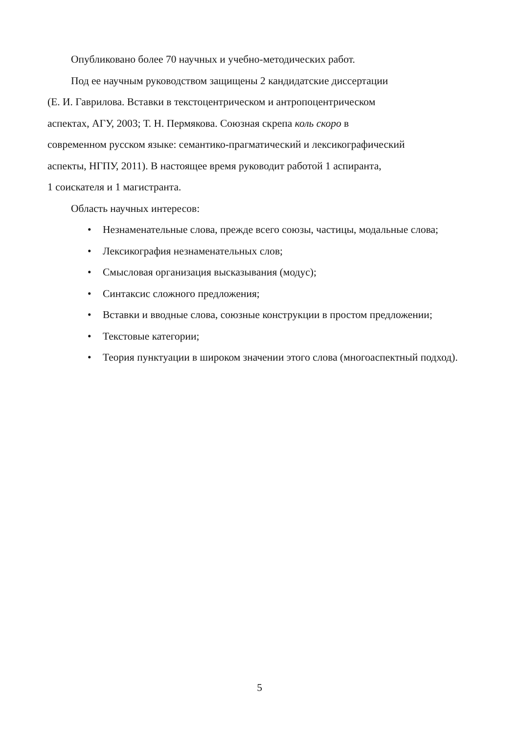Опубликовано более 70 научных и учебно-методических работ.
Под ее научным руководством защищены 2 кандидатские диссертации
(Е. И. Гаврилова. Вставки в текстоцентрическом и антропоцентрическом
аспектах, АГУ, 2003; Т. Н. Пермякова. Союзная скрепа коль скоро в
современном русском языке: семантико-прагматический и лексикографический
аспекты, НГПУ, 2011). В настоящее время руководит работой 1 аспиранта,
1 соискателя и 1 магистранта.
Область научных интересов:
• Незнаменательные слова, прежде всего союзы, частицы, модальные слова;
• Лексикография незнаменательных слов;
• Смысловая организация высказывания (модус);
• Синтаксис сложного предложения;
• Вставки и вводные слова, союзные конструкции в простом предложении;
• Текстовые категории;
• Теория пунктуации в широком значении этого слова (многоаспектный подход).
5